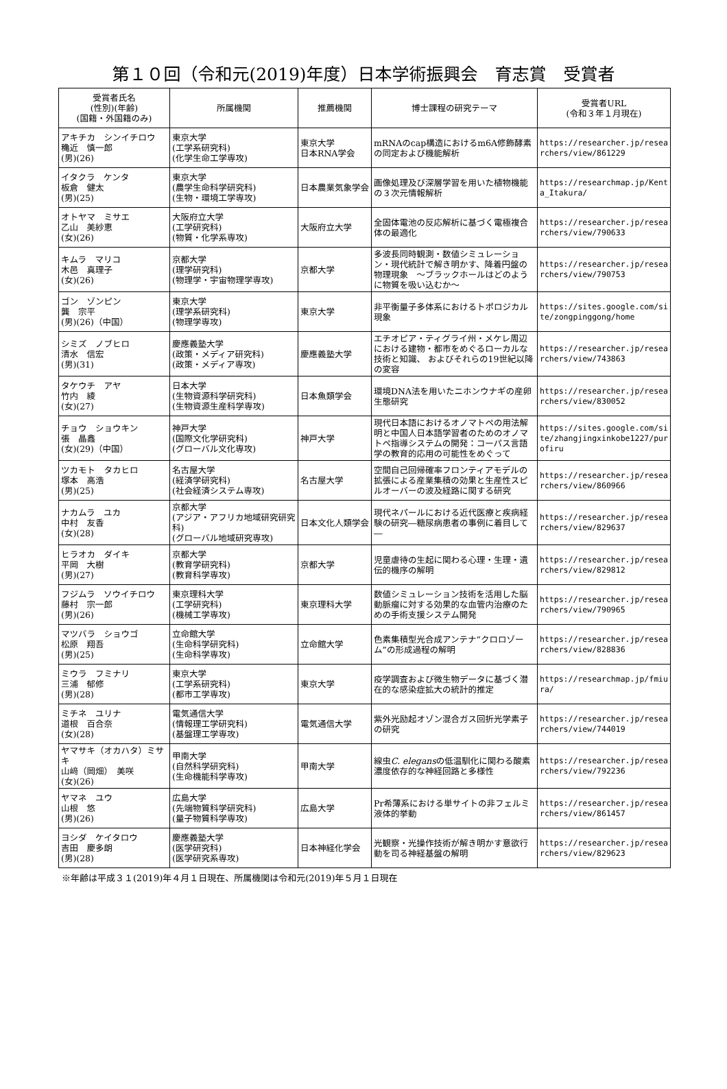第１０回（令和元(2019)年度）日本学術振興会　育志賞　受賞者
| 受賞者氏名 (性別)(年齢) (国籍・外国籍のみ) | 所属機関 | 推薦機関 | 博士課程の研究テーマ | 受賞者URL (令和３年１月現在) |
| --- | --- | --- | --- | --- |
| アキチカ シンイチロウ 穐近 慎一郎 (男)(26) | 東京大学 (工学系研究科) (化学生命工学専攻) | 東京大学 日本RNA学会 | mRNAのcap構造におけるm6A修飾酵素の同定および機能解析 | https://researcher.jp/researchers/view/861229 |
| イタクラ ケンタ 板倉 健太 (男)(25) | 東京大学 (農学生命科学研究科) (生物・環境工学専攻) | 日本農業気象学会 | 画像処理及び深層学習を用いた植物機能の３次元情報解析 | https://researchmap.jp/Kenta_Itakura/ |
| オトヤマ ミサエ 乙山 美紗恵 (女)(26) | 大阪府立大学 (工学研究科) (物質・化学系専攻) | 大阪府立大学 | 全固体電池の反応解析に基づく電極複合体の最適化 | https://researcher.jp/researchers/view/790633 |
| キムラ マリコ 木邑 真理子 (女)(26) | 京都大学 (理学研究科) (物理学・宇宙物理学専攻) | 京都大学 | 多波長同時観測・数値シミュレーション・現代統計で解き明かす、降着円盤の物理現象 ～ブラックホールはどのように物質を吸い込むか～ | https://researcher.jp/researchers/view/790753 |
| ゴン ゾンピン 龔 宗平 (男)(26)（中国） | 東京大学 (理学系研究科) (物理学専攻) | 東京大学 | 非平衡量子多体系におけるトポロジカル現象 | https://sites.google.com/site/zongpinggong/home |
| シミズ ノブヒロ 清水 信宏 (男)(31) | 慶應義塾大学 (政策・メディア研究科) (政策・メディア専攻) | 慶應義塾大学 | エチオピア・ティグライ州・メケレ周辺における建物・都市をめぐるローカルな技術と知識、 およびそれらの19世紀以降の変容 | https://researcher.jp/researchers/view/743863 |
| タケウチ アヤ 竹内 綾 (女)(27) | 日本大学 (生物資源科学研究科) (生物資源生産科学専攻) | 日本魚類学会 | 環境DNA法を用いたニホンウナギの産卵生態研究 | https://researcher.jp/researchers/view/830052 |
| チョウ ショウキン 張 晶鑫 (女)(29)（中国） | 神戸大学 (国際文化学研究科) (グローバル文化専攻) | 神戸大学 | 現代日本語におけるオノマトペの用法解明と中国人日本語学習者のためのオノマトペ指導システムの開発：コーパス言語学の教育的応用の可能性をめぐって | https://sites.google.com/site/zhangjingxinkobe1227/purofiru |
| ツカモト タカヒロ 塚本 高浩 (男)(25) | 名古屋大学 (経済学研究科) (社会経済システム専攻) | 名古屋大学 | 空間自己回帰確率フロンティアモデルの拡張による産業集積の効果と生産性スピルオーバーの波及経路に関する研究 | https://researcher.jp/researchers/view/860966 |
| ナカムラ ユカ 中村 友香 (女)(28) | 京都大学 (アジア・アフリカ地域研究研究科) (グローバル地域研究専攻) | 日本文化人類学会 | 現代ネパールにおける近代医療と疾病経験の研究―糖尿病患者の事例に着目して― | https://researcher.jp/researchers/view/829637 |
| ヒラオカ ダイキ 平岡 大樹 (男)(27) | 京都大学 (教育学研究科) (教育科学専攻) | 京都大学 | 児童虐待の生起に関わる心理・生理・遺伝的機序の解明 | https://researcher.jp/researchers/view/829812 |
| フジムラ ソウイチロウ 藤村 宗一郎 (男)(26) | 東京理科大学 (工学研究科) (機械工学専攻) | 東京理科大学 | 数値シミュレーション技術を活用した脳動脈瘤に対する効果的な血管内治療のための手術支援システム開発 | https://researcher.jp/researchers/view/790965 |
| マツバラ ショウゴ 松原 翔吾 (男)(25) | 立命館大学 (生命科学研究科) (生命科学専攻) | 立命館大学 | 色素集積型光合成アンテナ“クロロゾーム”の形成過程の解明 | https://researcher.jp/researchers/view/828836 |
| ミウラ フミナリ 三浦 郁修 (男)(28) | 東京大学 (工学系研究科) (都市工学専攻) | 東京大学 | 疫学調査および微生物データに基づく潜在的な感染症拡大の統計的推定 | https://researchmap.jp/fmiura/ |
| ミチネ ユリナ 道根 百合奈 (女)(28) | 電気通信大学 (情報理工学研究科) (基盤理工学専攻) | 電気通信大学 | 紫外光励起オゾン混合ガス回折光学素子の研究 | https://researcher.jp/researchers/view/744019 |
| ヤマサキ（オカハタ）ミサキ 山﨑（岡畑） 美咲 (女)(26) | 甲南大学 (自然科学研究科) (生命機能科学専攻) | 甲南大学 | 線虫 C. elegans の低温馴化に関わる酸素濃度依存的な神経回路と多様性 | https://researcher.jp/researchers/view/792236 |
| ヤマネ ユウ 山根 悠 (男)(26) | 広島大学 (先端物質科学研究科) (量子物質科学専攻) | 広島大学 | Pr希薄系における単サイトの非フェルミ液体的挙動 | https://researcher.jp/researchers/view/861457 |
| ヨシダ ケイタロウ 吉田 慶多朗 (男)(28) | 慶應義塾大学 (医学研究科) (医学研究系専攻) | 日本神経化学会 | 光観察・光操作技術が解き明かす意欲行動を司る神経基盤の解明 | https://researcher.jp/researchers/view/829623 |
※年齢は平成３１(2019)年４月１日現在、所属機関は令和元(2019)年５月１日現在